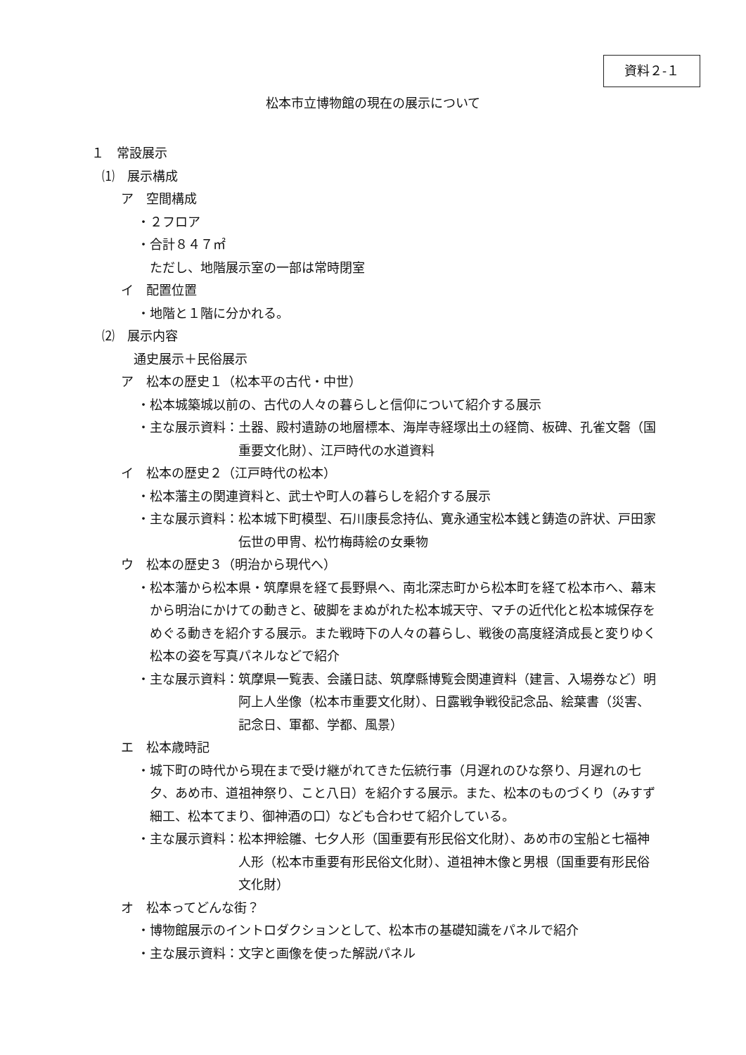資料２‐１
松本市立博物館の現在の展示について
１　常設展示
⑴　展示構成
ア　空間構成
・２フロア
・合計８４７㎡
ただし、地階展示室の一部は常時閉室
イ　配置位置
・地階と１階に分かれる。
⑵　展示内容
通史展示＋民俗展示
ア　松本の歴史１（松本平の古代・中世）
・松本城築城以前の、古代の人々の暮らしと信仰について紹介する展示
・主な展示資料： 土器、殿村遺跡の地層標本、海岸寺経塚出土の経筒、板碑、孔雀文磬（国重要文化財）、江戸時代の水道資料
イ　松本の歴史２（江戸時代の松本）
・松本藩主の関連資料と、武士や町人の暮らしを紹介する展示
・主な展示資料： 松本城下町模型、石川康長念持仏、寛永通宝松本銭と鋳造の許状、戸田家伝世の甲冑、松竹梅蒔絵の女乗物
ウ　松本の歴史３（明治から現代へ）
・松本藩から松本県・筑摩県を経て長野県へ、南北深志町から松本町を経て松本市へ、幕末から明治にかけての動きと、破脚をまぬがれた松本城天守、マチの近代化と松本城保存をめぐる動きを紹介する展示。また戦時下の人々の暮らし、戦後の高度経済成長と変りゆく松本の姿を写真パネルなどで紹介
・主な展示資料： 筑摩県一覧表、会議日誌、筑摩縣博覧会関連資料（建言、入場券など）明阿上人坐像（松本市重要文化財）、日露戦争戦役記念品、絵葉書（災害、記念日、軍都、学都、風景）
エ　松本歳時記
・城下町の時代から現在まで受け継がれてきた伝統行事（月遅れのひな祭り、月遅れの七夕、あめ市、道祖神祭り、こと八日）を紹介する展示。また、松本のものづくり（みすず細工、松本てまり、御神酒の口）なども合わせて紹介している。
・主な展示資料： 松本押絵雛、七夕人形（国重要有形民俗文化財）、あめ市の宝船と七福神人形（松本市重要有形民俗文化財）、道祖神木像と男根（国重要有形民俗文化財）
オ　松本ってどんな街？
・博物館展示のイントロダクションとして、松本市の基礎知識をパネルで紹介
・主な展示資料：文字と画像を使った解説パネル